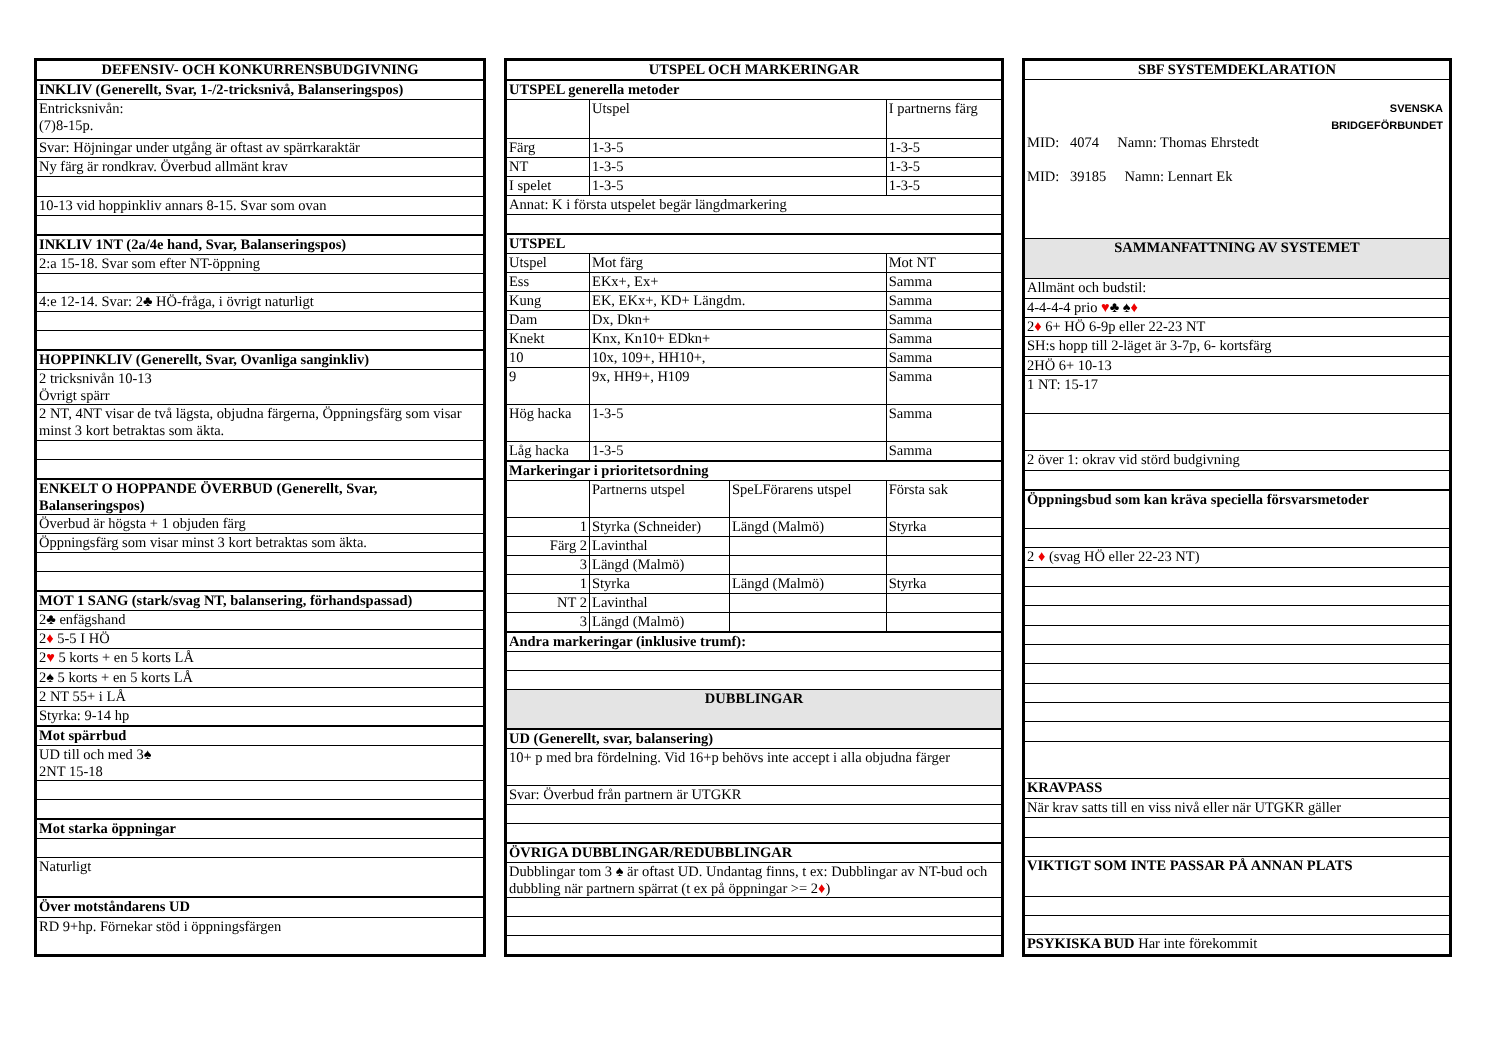| DEFENSIV- OCH KONKURRENSBUDGIVNING |
| --- |
| INKLIV (Generellt, Svar, 1-/2-tricksnivå, Balanseringspos) |
| Entricksnivån: (7)8-15p. |
| Svar: Höjningar under utgång är oftast av spärrkaraktär |
| Ny färg är rondkrav. Överbud allmänt krav |
| 10-13 vid hoppinkliv annars 8-15. Svar som ovan |
| INKLIV 1NT (2a/4e hand, Svar, Balanseringspos) |
| 2:a 15-18. Svar som efter NT-öppning |
| 4:e 12-14. Svar: 2♣ HÖ-fråga, i övrigt naturligt |
| HOPPINKLIV (Generellt, Svar, Ovanliga sanginkliv) |
| 2 tricksnivån 10-13 Övrigt spärr |
| 2 NT, 4NT visar de två lägsta, objudna färgerna, Öppningsfärg som visar minst 3 kort betraktas som äkta. |
| ENKELT O HOPPANDE ÖVERBUD (Generellt, Svar, Balanseringspos) |
| Överbud är högsta + 1 objuden färg |
| Öppningsfärg som visar minst 3 kort betraktas som äkta. |
| MOT 1 SANG (stark/svag NT, balansering, förhandspassad) |
| 2♣ enfägshand |
| 2 ♦ 5-5 I HÖ |
| 2 ♥ 5 korts + en 5 korts LÅ |
| 2♠ 5 korts + en 5 korts LÅ |
| 2 NT 55+ i LÅ |
| Styrka: 9-14 hp |
| Mot spärrbud |
| UD till och med 3♠ 2NT 15-18 |
| Mot starka öppningar |
| Naturligt |
| Över motståndarens UD |
| RD 9+hp. Förnekar stöd i öppningsfärgen |
| UTSPEL OCH MARKERINGAR | | | |
| --- | --- | --- | --- |
| UTSPEL generella metoder | | | |
| | Utspel | | I partnerns färg |
| Färg | 1-3-5 | | 1-3-5 |
| NT | 1-3-5 | | 1-3-5 |
| I spelet | 1-3-5 | | 1-3-5 |
| Annat: K i första utspelet begär längdmarkering | | | |
| UTSPEL | | | |
| Utspel | Mot färg | | Mot NT |
| Ess | EKx+, Ex+ | | Samma |
| Kung | EK, EKx+, KD+ Längdm. | | Samma |
| Dam | Dx, Dkn+ | | Samma |
| Knekt | Knx, Kn10+ EDkn+ | | Samma |
| 10 | 10x, 109+, HH10+, | | Samma |
| 9 | 9x, HH9+, H109 | | Samma |
| Hög hacka | 1-3-5 | | Samma |
| Låg hacka | 1-3-5 | | Samma |
| Markeringar i prioritetsordning | | | |
| | Partnerns utspel | SpeLFörarens utspel | Första sak |
| 1 | Styrka (Schneider) | Längd (Malmö) | Styrka |
| Färg 2 | Lavinthal | | |
| 3 | Längd (Malmö) | | |
| 1 | Styrka | Längd (Malmö) | Styrka |
| NT 2 | Lavinthal | | |
| 3 | Längd (Malmö) | | |
| Andra markeringar (inklusive trumf): | | | |
| DUBBLINGAR | | | |
| UD (Generellt, svar, balansering) | | | |
| 10+ p med bra fördelning. Vid 16+p behövs inte accept i alla objudna färger | | | |
| Svar: Överbud från partnern är UTGKR | | | |
| ÖVRIGA DUBBLINGAR/REDUBBLINGAR | | | |
| Dubblingar tom 3 ♠ är oftast UD. Undantag finns, t ex: Dubblingar av NT-bud och dubbling när partnern spärrat (t ex på öppningar >= 2 ♦ ) | | | |
| SBF SYSTEMDEKLARATION |
| --- |
| SVENSKA BRIDGEFÖRBUNDET MID: 4074 Namn: Thomas Ehrstedt MID: 39185 Namn: Lennart Ek |
| SAMMANFATTNING AV SYSTEMET |
| Allmänt och budstil: |
| 4-4-4-4 prio ♥ ♣ ♠ ♦ |
| 2 ♦ 6+ HÖ 6-9p eller 22-23 NT |
| SH:s hopp till 2-läget är 3-7p, 6- kortsfärg |
| 2HÖ 6+ 10-13 |
| 1 NT: 15-17 |
| 2 över 1: okrav vid störd budgivning |
| Öppningsbud som kan kräva speciella försvarsmetoder |
| 2 ♦ (svag HÖ eller 22-23 NT) |
| KRAVPASS |
| När krav satts till en viss nivå eller när UTGKR gäller |
| VIKTIGT SOM INTE PASSAR PÅ ANNAN PLATS |
| PSYKISKA BUD Har inte förekommit |